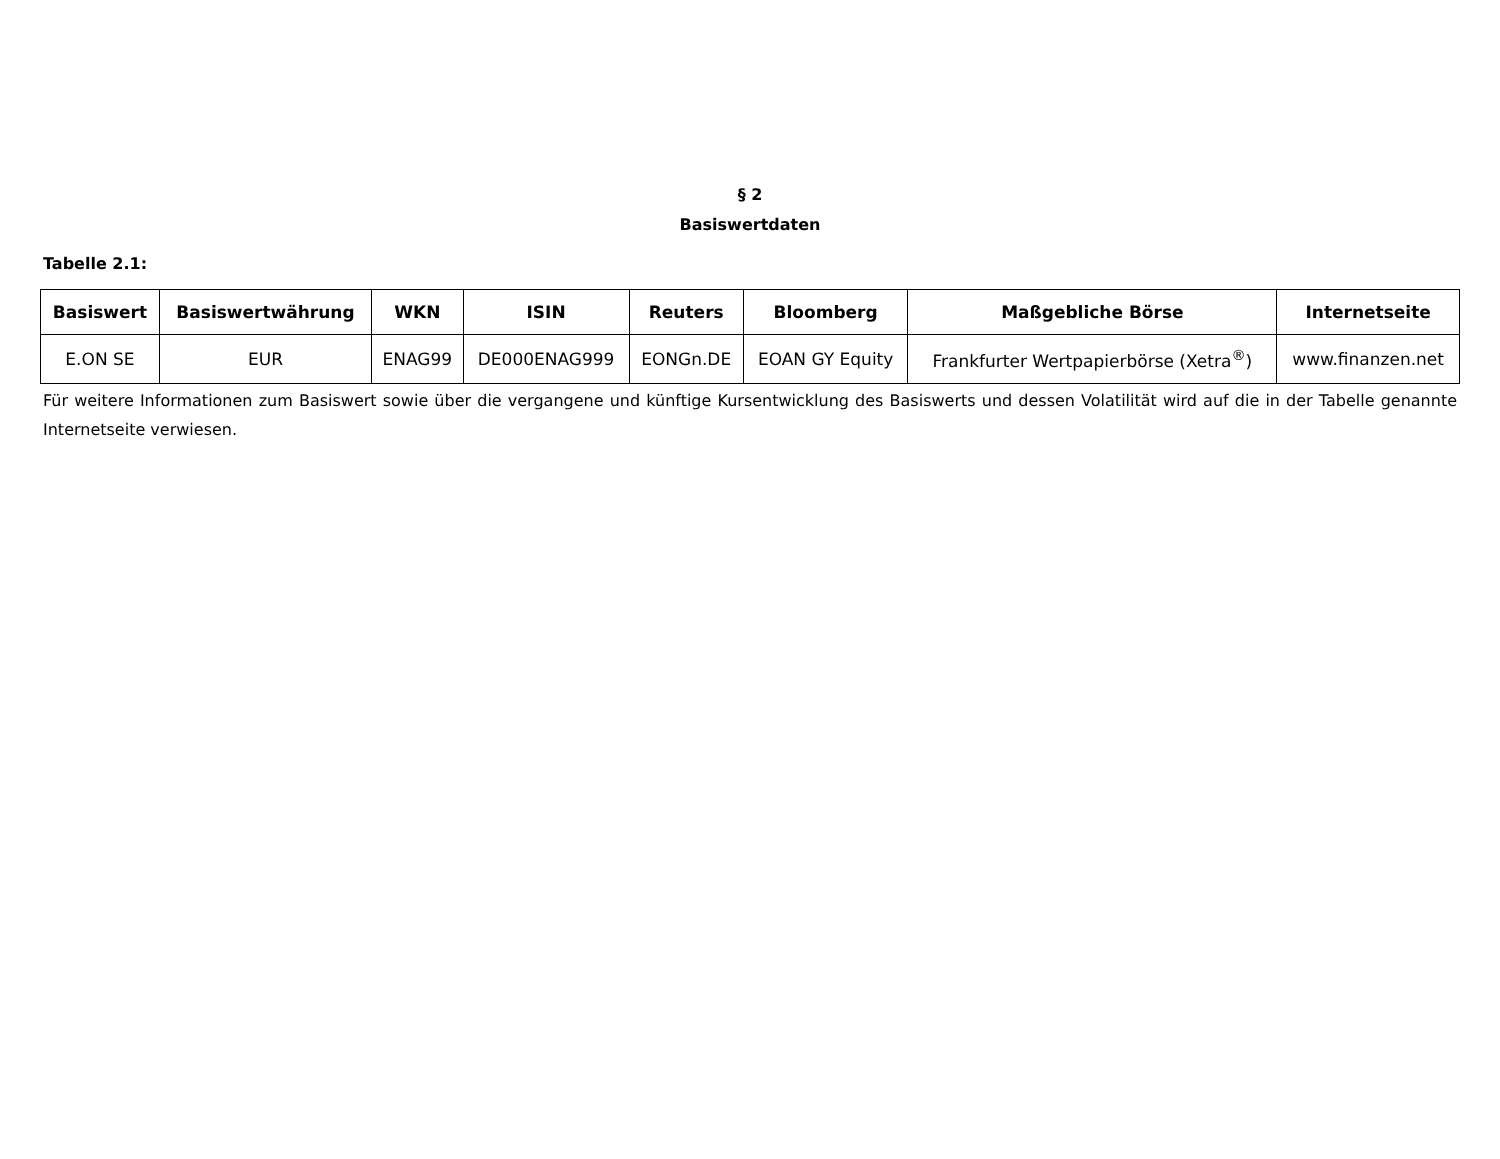§ 2
Basiswertdaten
Tabelle 2.1:
| Basiswert | Basiswertwährung | WKN | ISIN | Reuters | Bloomberg | Maßgebliche Börse | Internetseite |
| --- | --- | --- | --- | --- | --- | --- | --- |
| E.ON SE | EUR | ENAG99 | DE000ENAG999 | EONGn.DE | EOAN GY Equity | Frankfurter Wertpapierbörse (Xetra<sup>®</sup>) | www.finanzen.net |
Für weitere Informationen zum Basiswert sowie über die vergangene und künftige Kursentwicklung des Basiswerts und dessen Volatilität wird auf die in der Tabelle genannte Internetseite verwiesen.